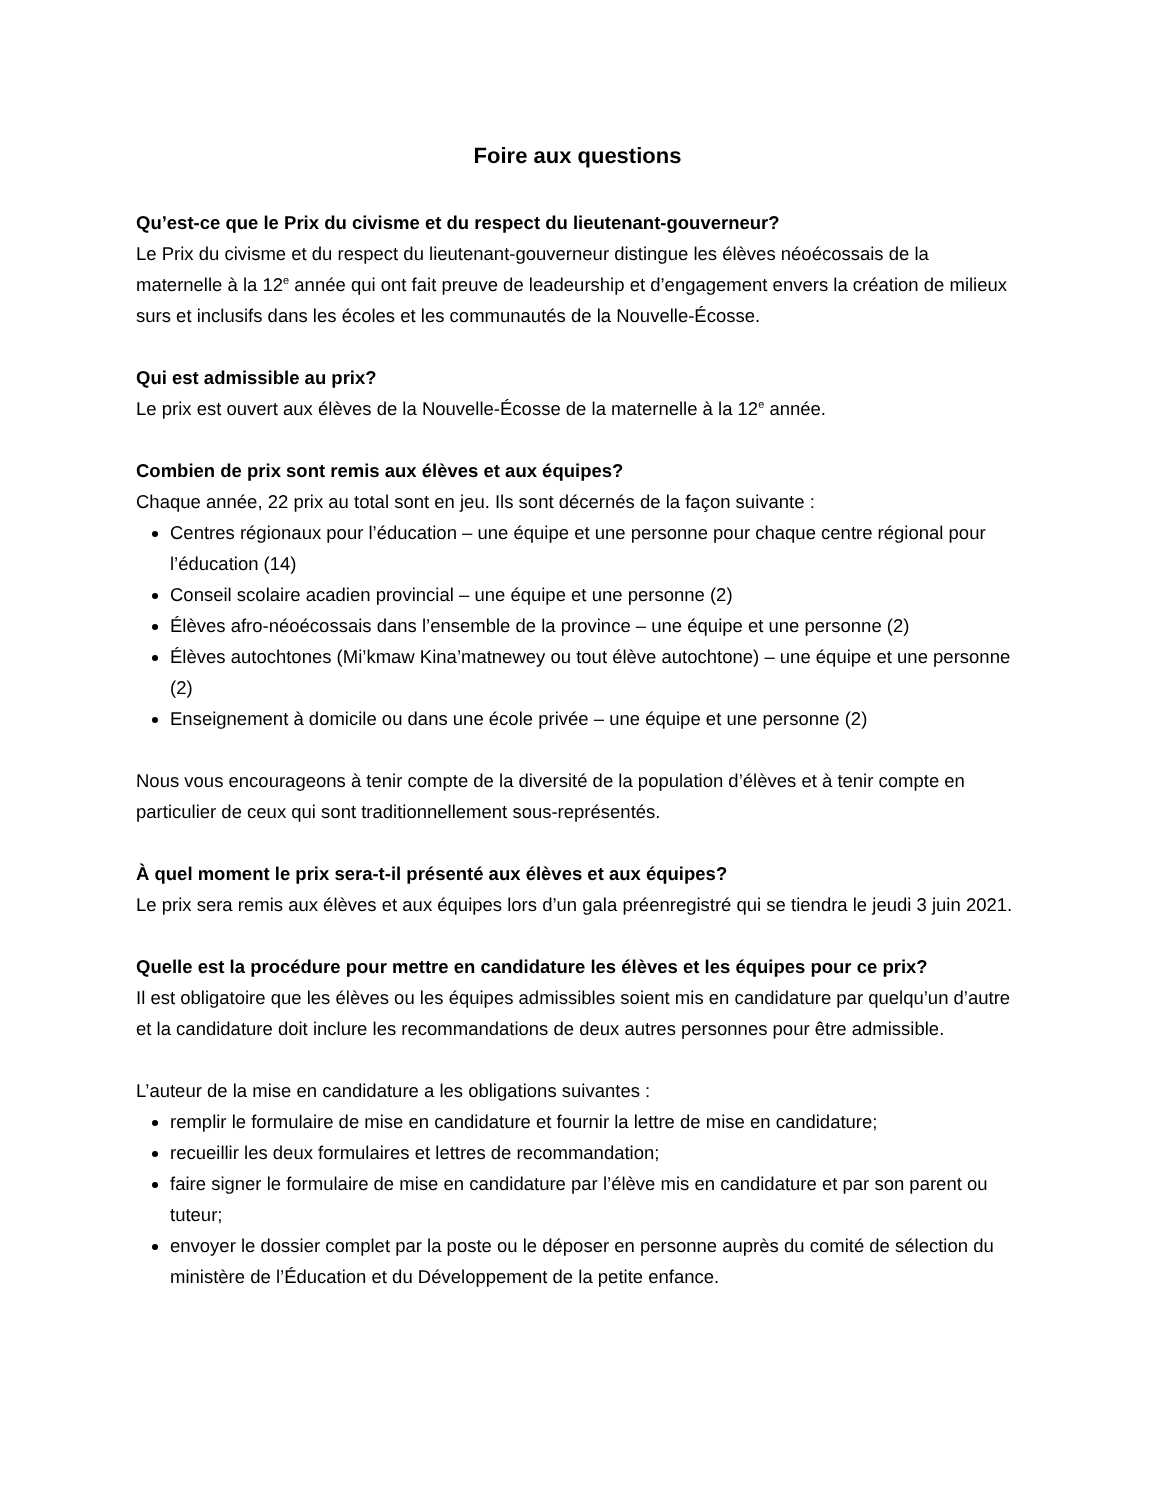Foire aux questions
Qu’est-ce que le Prix du civisme et du respect du lieutenant-gouverneur?
Le Prix du civisme et du respect du lieutenant-gouverneur distingue les élèves néoécossais de la maternelle à la 12<sup>e</sup> année qui ont fait preuve de leadeurship et d’engagement envers la création de milieux surs et inclusifs dans les écoles et les communautés de la Nouvelle-Écosse.
Qui est admissible au prix?
Le prix est ouvert aux élèves de la Nouvelle-Écosse de la maternelle à la 12<sup>e</sup> année.
Combien de prix sont remis aux élèves et aux équipes?
Chaque année, 22 prix au total sont en jeu. Ils sont décernés de la façon suivante :
Centres régionaux pour l’éducation – une équipe et une personne pour chaque centre régional pour l’éducation (14)
Conseil scolaire acadien provincial – une équipe et une personne (2)
Élèves afro-néoécossais dans l’ensemble de la province – une équipe et une personne (2)
Élèves autochtones (Mi’kmaw Kina’matnewey ou tout élève autochtone) – une équipe et une personne (2)
Enseignement à domicile ou dans une école privée – une équipe et une personne (2)
Nous vous encourageons à tenir compte de la diversité de la population d’élèves et à tenir compte en particulier de ceux qui sont traditionnellement sous-représentés.
À quel moment le prix sera-t-il présenté aux élèves et aux équipes?
Le prix sera remis aux élèves et aux équipes lors d’un gala préenregistré qui se tiendra le jeudi 3 juin 2021.
Quelle est la procédure pour mettre en candidature les élèves et les équipes pour ce prix?
Il est obligatoire que les élèves ou les équipes admissibles soient mis en candidature par quelqu’un d’autre et la candidature doit inclure les recommandations de deux autres personnes pour être admissible.
L’auteur de la mise en candidature a les obligations suivantes :
remplir le formulaire de mise en candidature et fournir la lettre de mise en candidature;
recueillir les deux formulaires et lettres de recommandation;
faire signer le formulaire de mise en candidature par l’élève mis en candidature et par son parent ou tuteur;
envoyer le dossier complet par la poste ou le déposer en personne auprès du comité de sélection du ministère de l’Éducation et du Développement de la petite enfance.